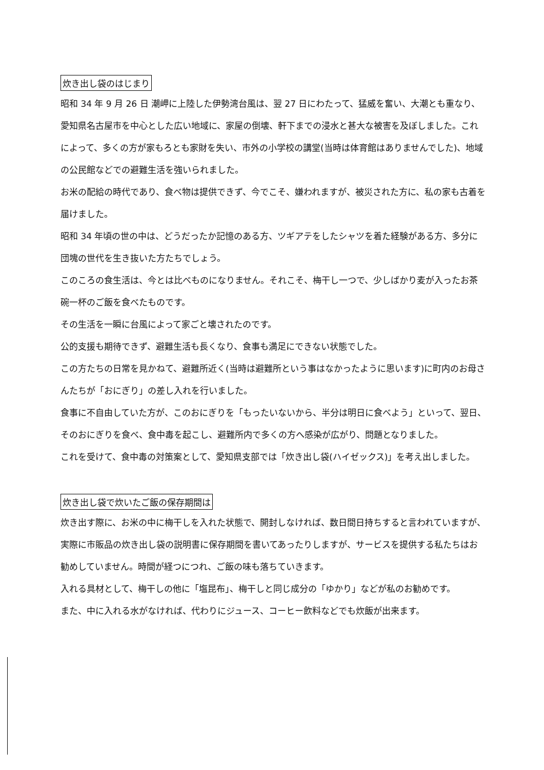炊き出し袋のはじまり
昭和 34 年 9 月 26 日 潮岬に上陸した伊勢湾台風は、翌 27 日にわたって、猛威を奮い、大潮とも重なり、愛知県名古屋市を中心とした広い地域に、家屋の倒壊、軒下までの浸水と甚大な被害を及ぼしました。これによって、多くの方が家もろとも家財を失い、市外の小学校の講堂(当時は体育館はありませんでした)、地域の公民館などでの避難生活を強いられました。
お米の配給の時代であり、食べ物は提供できず、今でこそ、嫌われますが、被災された方に、私の家も古着を届けました。
昭和 34 年頃の世の中は、どうだったか記憶のある方、ツギアテをしたシャツを着た経験がある方、多分に団塊の世代を生き抜いた方たちでしょう。
このころの食生活は、今とは比べものになりません。それこそ、梅干し一つで、少しばかり麦が入ったお茶碗一杯のご飯を食べたものです。
その生活を一瞬に台風によって家ごと壊されたのです。
公的支援も期待できず、避難生活も長くなり、食事も満足にできない状態でした。
この方たちの日常を見かねて、避難所近く(当時は避難所という事はなかったように思います)に町内のお母さんたちが「おにぎり」の差し入れを行いました。
食事に不自由していた方が、このおにぎりを「もったいないから、半分は明日に食べよう」といって、翌日、そのおにぎりを食べ、食中毒を起こし、避難所内で多くの方へ感染が広がり、問題となりました。
これを受けて、食中毒の対策案として、愛知県支部では「炊き出し袋(ハイゼックス)」を考え出しました。
炊き出し袋で炊いたご飯の保存期間は
炊き出す際に、お米の中に梅干しを入れた状態で、開封しなければ、数日間日持ちすると言われていますが、実際に市販品の炊き出し袋の説明書に保存期間を書いてあったりしますが、サービスを提供する私たちはお勧めしていません。時間が経つにつれ、ご飯の味も落ちていきます。
入れる具材として、梅干しの他に「塩昆布」、梅干しと同じ成分の「ゆかり」などが私のお勧めです。
また、中に入れる水がなければ、代わりにジュース、コーヒー飲料などでも炊飯が出来ます。